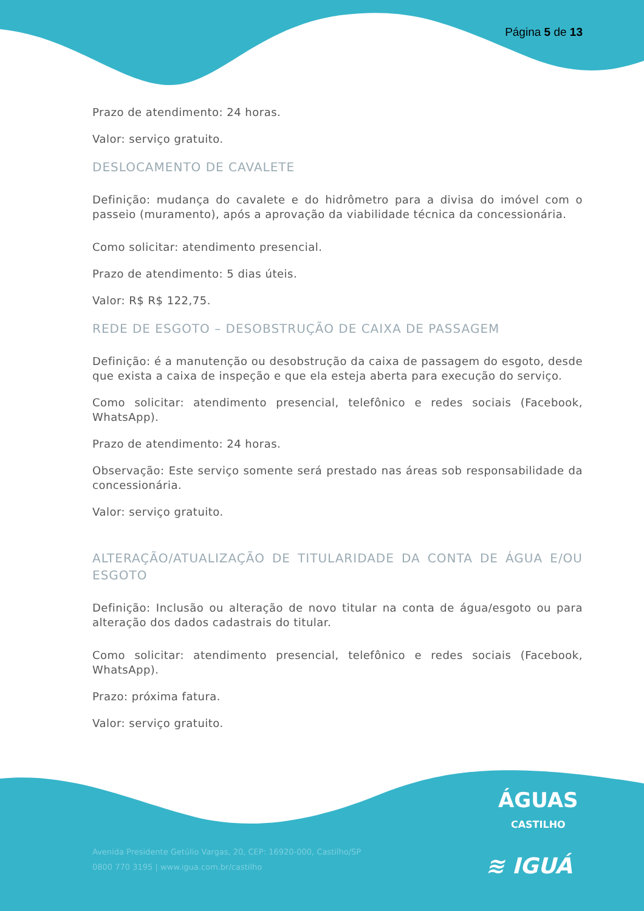Página 5 de 13
Prazo de atendimento: 24 horas.
Valor: serviço gratuito.
DESLOCAMENTO DE CAVALETE
Definição: mudança do cavalete e do hidrômetro para a divisa do imóvel com o passeio (muramento), após a aprovação da viabilidade técnica da concessionária.
Como solicitar: atendimento presencial.
Prazo de atendimento: 5 dias úteis.
Valor: R$ R$ 122,75.
REDE DE ESGOTO – DESOBSTRUÇÃO DE CAIXA DE PASSAGEM
Definição: é a manutenção ou desobstrução da caixa de passagem do esgoto, desde que exista a caixa de inspeção e que ela esteja aberta para execução do serviço.
Como solicitar: atendimento presencial, telefônico e redes sociais (Facebook, WhatsApp).
Prazo de atendimento: 24 horas.
Observação: Este serviço somente será prestado nas áreas sob responsabilidade da concessionária.
Valor: serviço gratuito.
ALTERAÇÃO/ATUALIZAÇÃO DE TITULARIDADE DA CONTA DE ÁGUA E/OU ESGOTO
Definição: Inclusão ou alteração de novo titular na conta de água/esgoto ou para alteração dos dados cadastrais do titular.
Como solicitar: atendimento presencial, telefônico e redes sociais (Facebook, WhatsApp).
Prazo: próxima fatura.
Valor: serviço gratuito.
ÁGUAS
CASTILHO
Avenida Presidente Getúlio Vargas, 20, CEP: 16920-000, Castilho/SP
0800 770 3195 | www.igua.com.br/castilho
≋ IGUÁ